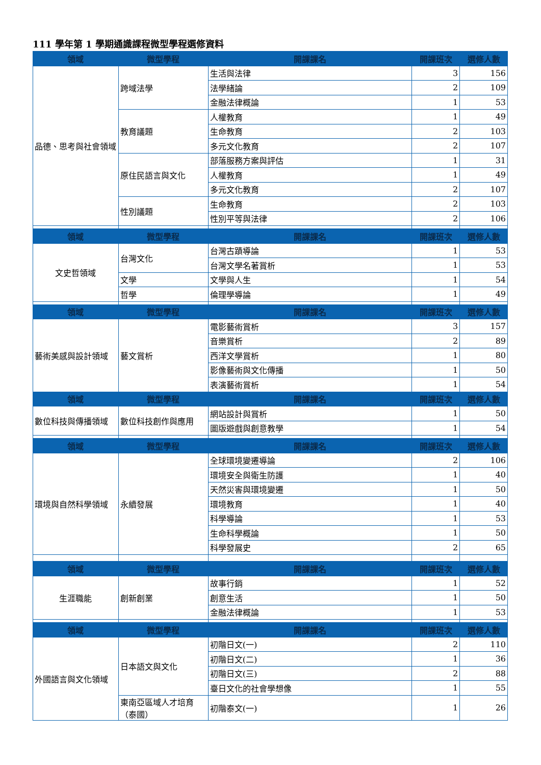111 學年第 1 學期通識課程微型學程選修資料
| 領域 | 微型學程 | 開課課名 | 開課班次 | 選修人數 |
| --- | --- | --- | --- | --- |
| 品德、思考與社會領域 | 跨域法學 | 生活與法律 | 3 | 156 |
| | | 法學緒論 | 2 | 109 |
| | | 金融法律概論 | 1 | 53 |
| | 教育議題 | 人權教育 | 1 | 49 |
| | | 生命教育 | 2 | 103 |
| | | 多元文化教育 | 2 | 107 |
| | 原住民語言與文化 | 部落服務方案與評估 | 1 | 31 |
| | | 人權教育 | 1 | 49 |
| | | 多元文化教育 | 2 | 107 |
| | 性別議題 | 生命教育 | 2 | 103 |
| | | 性別平等與法律 | 2 | 106 |
| 領域 | 微型學程 | 開課課名 | 開課班次 | 選修人數 |
| 文史哲領域 | 台灣文化 | 台灣古蹟導論 | 1 | 53 |
| | | 台灣文學名著賞析 | 1 | 53 |
| | 文學 | 文學與人生 | 1 | 54 |
| | 哲學 | 倫理學導論 | 1 | 49 |
| 領域 | 微型學程 | 開課課名 | 開課班次 | 選修人數 |
| 藝術美感與設計領域 | 藝文賞析 | 電影藝術賞析 | 3 | 157 |
| | | 音樂賞析 | 2 | 89 |
| | | 西洋文學賞析 | 1 | 80 |
| | | 影像藝術與文化傳播 | 1 | 50 |
| | | 表演藝術賞析 | 1 | 54 |
| 領域 | 微型學程 | 開課課名 | 開課班次 | 選修人數 |
| 數位科技與傳播領域 | 數位科技創作與應用 | 網站設計與賞析 | 1 | 50 |
| | | 圖版遊戲與創意教學 | 1 | 54 |
| 領域 | 微型學程 | 開課課名 | 開課班次 | 選修人數 |
| 環境與自然科學領域 | 永續發展 | 全球環境變遷導論 | 2 | 106 |
| | | 環境安全與衛生防護 | 1 | 40 |
| | | 天然災害與環境變遷 | 1 | 50 |
| | | 環境教育 | 1 | 40 |
| | | 科學導論 | 1 | 53 |
| | | 生命科學概論 | 1 | 50 |
| | | 科學發展史 | 2 | 65 |
| 領域 | 微型學程 | 開課課名 | 開課班次 | 選修人數 |
| 生涯職能 | 創新創業 | 故事行銷 | 1 | 52 |
| | | 創意生活 | 1 | 50 |
| | | 金融法律概論 | 1 | 53 |
| 領域 | 微型學程 | 開課課名 | 開課班次 | 選修人數 |
| 外國語言與文化領域 | 日本語文與文化 | 初階日文(一) | 2 | 110 |
| | | 初階日文(二) | 1 | 36 |
| | | 初階日文(三) | 2 | 88 |
| | | 臺日文化的社會學想像 | 1 | 55 |
| | 東南亞區域人才培育（泰國） | 初階泰文(一) | 1 | 26 |